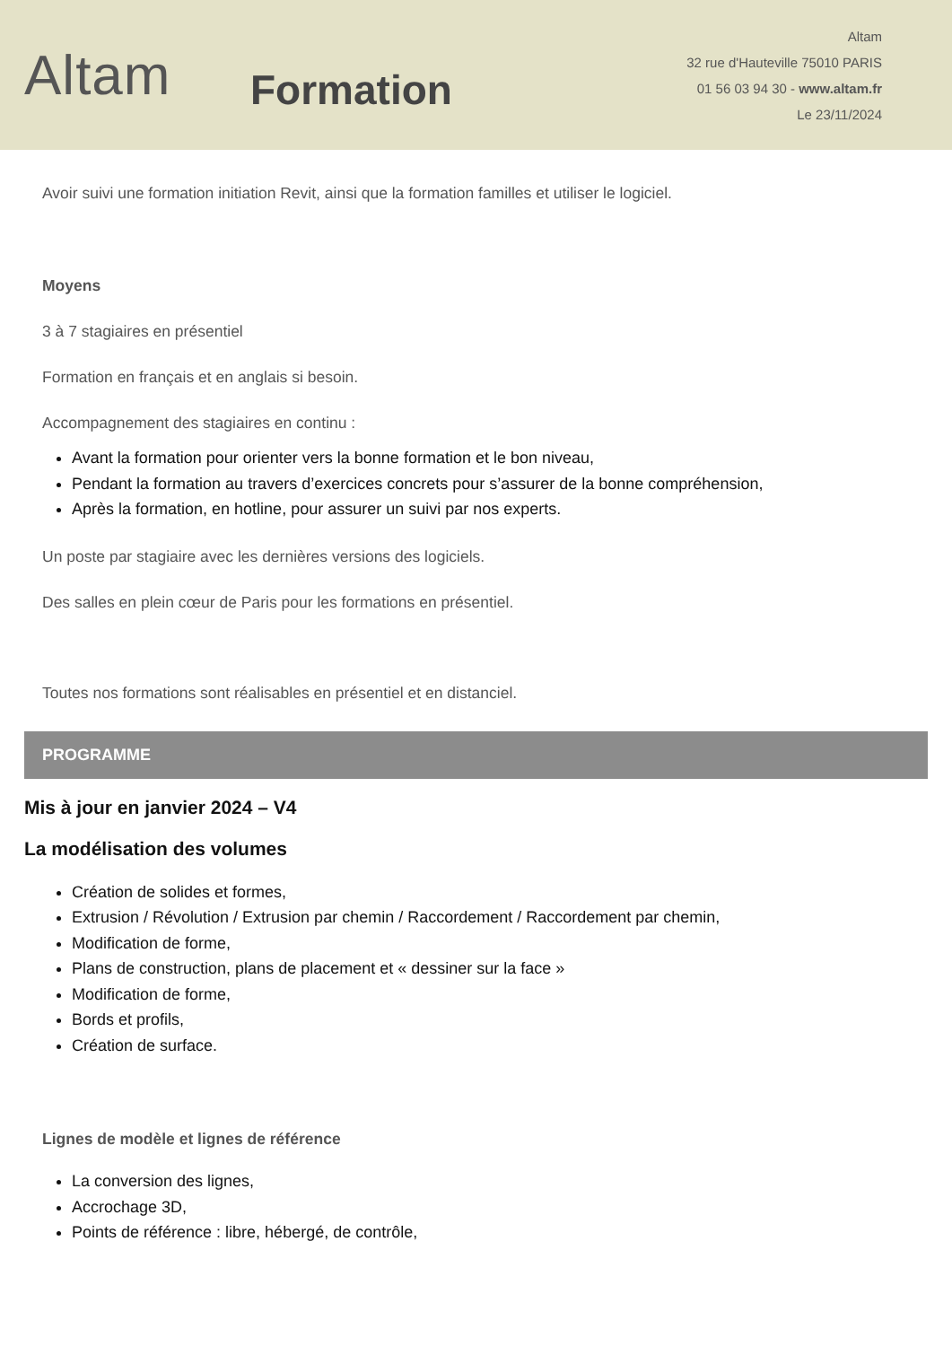Altam
Formation
Altam
32 rue d'Hauteville 75010 PARIS
01 56 03 94 30 - www.altam.fr
Le 23/11/2024
Avoir suivi une formation initiation Revit, ainsi que la formation familles et utiliser le logiciel.
Moyens
3 à 7 stagiaires en présentiel
Formation en français et en anglais si besoin.
Accompagnement des stagiaires en continu :
Avant la formation pour orienter vers la bonne formation et le bon niveau,
Pendant la formation au travers d’exercices concrets pour s’assurer de la bonne compréhension,
Après la formation, en hotline, pour assurer un suivi par nos experts.
Un poste par stagiaire avec les dernières versions des logiciels.
Des salles en plein cœur de Paris pour les formations en présentiel.
Toutes nos formations sont réalisables en présentiel et en distanciel.
PROGRAMME
Mis à jour en janvier 2024 – V4
La modélisation des volumes
Création de solides et formes,
Extrusion / Révolution / Extrusion par chemin / Raccordement / Raccordement par chemin,
Modification de forme,
Plans de construction, plans de placement et « dessiner sur la face »
Modification de forme,
Bords et profils,
Création de surface.
Lignes de modèle et lignes de référence
La conversion des lignes,
Accrochage 3D,
Points de référence : libre, hébergé, de contrôle,